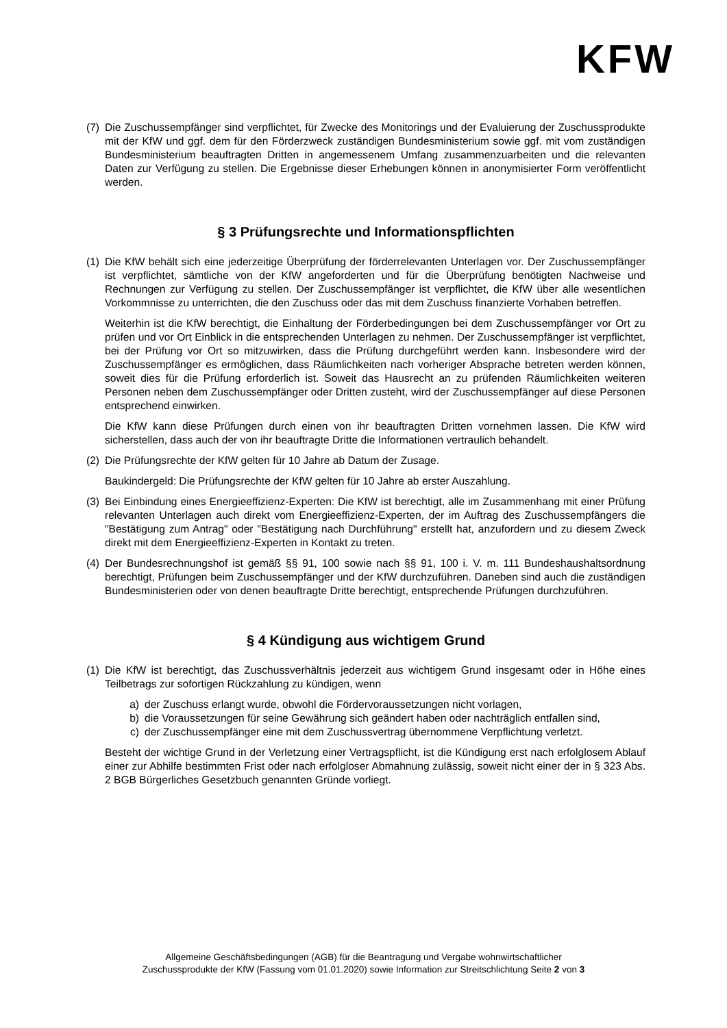KFW
(7)
Die Zuschussempfänger sind verpflichtet, für Zwecke des Monitorings und der Evaluierung der Zuschussprodukte mit der KfW und ggf. dem für den Förderzweck zuständigen Bundesministerium sowie ggf. mit vom zuständigen Bundesministerium beauftragten Dritten in angemessenem Umfang zusammenzuarbeiten und die relevanten Daten zur Verfügung zu stellen. Die Ergebnisse dieser Erhebungen können in anonymisierter Form veröffentlicht werden.
§ 3 Prüfungsrechte und Informationspflichten
(1)
Die KfW behält sich eine jederzeitige Überprüfung der förderrelevanten Unterlagen vor. Der Zuschussempfänger ist verpflichtet, sämtliche von der KfW angeforderten und für die Überprüfung benötigten Nachweise und Rechnungen zur Verfügung zu stellen. Der Zuschussempfänger ist verpflichtet, die KfW über alle wesentlichen Vorkommnisse zu unterrichten, die den Zuschuss oder das mit dem Zuschuss finanzierte Vorhaben betreffen.
Weiterhin ist die KfW berechtigt, die Einhaltung der Förderbedingungen bei dem Zuschussempfänger vor Ort zu prüfen und vor Ort Einblick in die entsprechenden Unterlagen zu nehmen. Der Zuschussempfänger ist verpflichtet, bei der Prüfung vor Ort so mitzuwirken, dass die Prüfung durchgeführt werden kann. Insbesondere wird der Zuschussempfänger es ermöglichen, dass Räumlichkeiten nach vorheriger Absprache betreten werden können, soweit dies für die Prüfung erforderlich ist. Soweit das Hausrecht an zu prüfenden Räumlichkeiten weiteren Personen neben dem Zuschussempfänger oder Dritten zusteht, wird der Zuschussempfänger auf diese Personen entsprechend einwirken.
Die KfW kann diese Prüfungen durch einen von ihr beauftragten Dritten vornehmen lassen. Die KfW wird sicherstellen, dass auch der von ihr beauftragte Dritte die Informationen vertraulich behandelt.
(2)
Die Prüfungsrechte der KfW gelten für 10 Jahre ab Datum der Zusage.
Baukindergeld: Die Prüfungsrechte der KfW gelten für 10 Jahre ab erster Auszahlung.
(3)
Bei Einbindung eines Energieeffizienz-Experten: Die KfW ist berechtigt, alle im Zusammenhang mit einer Prüfung relevanten Unterlagen auch direkt vom Energieeffizienz-Experten, der im Auftrag des Zuschussempfängers die "Bestätigung zum Antrag" oder "Bestätigung nach Durchführung" erstellt hat, anzufordern und zu diesem Zweck direkt mit dem Energieeffizienz-Experten in Kontakt zu treten.
(4)
Der Bundesrechnungshof ist gemäß §§ 91, 100 sowie nach §§ 91, 100 i. V. m. 111 Bundeshaushaltsordnung berechtigt, Prüfungen beim Zuschussempfänger und der KfW durchzuführen. Daneben sind auch die zuständigen Bundesministerien oder von denen beauftragte Dritte berechtigt, entsprechende Prüfungen durchzuführen.
§ 4 Kündigung aus wichtigem Grund
(1)
Die KfW ist berechtigt, das Zuschussverhältnis jederzeit aus wichtigem Grund insgesamt oder in Höhe eines Teilbetrags zur sofortigen Rückzahlung zu kündigen, wenn
a) der Zuschuss erlangt wurde, obwohl die Fördervoraussetzungen nicht vorlagen,
b) die Voraussetzungen für seine Gewährung sich geändert haben oder nachträglich entfallen sind,
c) der Zuschussempfänger eine mit dem Zuschussvertrag übernommene Verpflichtung verletzt.
Besteht der wichtige Grund in der Verletzung einer Vertragspflicht, ist die Kündigung erst nach erfolglosem Ablauf einer zur Abhilfe bestimmten Frist oder nach erfolgloser Abmahnung zulässig, soweit nicht einer der in § 323 Abs. 2 BGB Bürgerliches Gesetzbuch genannten Gründe vorliegt.
Allgemeine Geschäftsbedingungen (AGB) für die Beantragung und Vergabe wohnwirtschaftlicher
Zuschussprodukte der KfW (Fassung vom 01.01.2020) sowie Information zur Streitschlichtung Seite 2 von 3